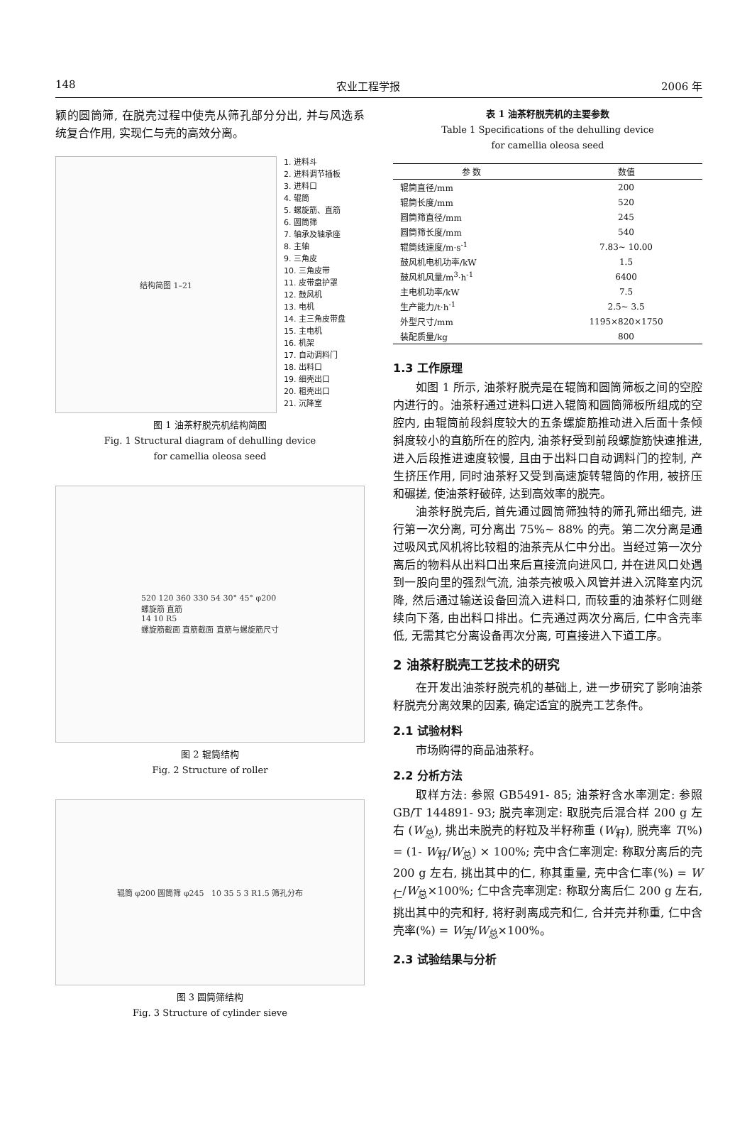148 农业工程学报 2006 年
颖的圆筒筛, 在脱壳过程中使壳从筛孔部分分出, 并与风选系统复合作用, 实现仁与壳的高效分离。
结构简图 1–21
1. 进料斗
2. 进料调节插板
3. 进料口
4. 辊筒
5. 螺旋筋、直筋
6. 圆筒筛
7. 轴承及轴承座
8. 主轴
9. 三角皮
10. 三角皮带
11. 皮带盘护罩
12. 鼓风机
13. 电机
14. 主三角皮带盘
15. 主电机
16. 机架
17. 自动调料门
18. 出料口
19. 细壳出口
20. 粗壳出口
21. 沉降室
图 1 油茶籽脱壳机结构简图
Fig. 1 Structural diagram of dehulling device
for camellia oleosa seed
520 120 360 330 54 30° 45° φ200
螺旋筋 直筋
14 10 R5
螺旋筋截面 直筋截面 直筋与螺旋筋尺寸
图 2 辊筒结构
Fig. 2 Structure of roller
辊筒 φ200 圆筒筛 φ245 10 35 5 3 R1.5 筛孔分布
图 3 圆筒筛结构
Fig. 3 Structure of cylinder sieve
表 1 油茶籽脱壳机的主要参数
Table 1 Specifications of the dehulling device
for camellia oleosa seed
| 参 数 | 数值 |
| --- | --- |
| 辊筒直径/mm | 200 |
| 辊筒长度/mm | 520 |
| 圆筒筛直径/mm | 245 |
| 圆筒筛长度/mm | 540 |
| 辊筒线速度/m·s<sup>-1</sup> | 7.83~ 10.00 |
| 鼓风机电机功率/kW | 1.5 |
| 鼓风机风量/m<sup>3</sup>·h<sup>-1</sup> | 6400 |
| 主电机功率/kW | 7.5 |
| 生产能力/t·h<sup>-1</sup> | 2.5~ 3.5 |
| 外型尺寸/mm | 1195×820×1750 |
| 装配质量/kg | 800 |
1.3 工作原理
如图 1 所示, 油茶籽脱壳是在辊筒和圆筒筛板之间的空腔内进行的。油茶籽通过进料口进入辊筒和圆筒筛板所组成的空腔内, 由辊筒前段斜度较大的五条螺旋筋推动进入后面十条倾斜度较小的直筋所在的腔内, 油茶籽受到前段螺旋筋快速推进, 进入后段推进速度较慢, 且由于出料口自动调料门的控制, 产生挤压作用, 同时油茶籽又受到高速旋转辊筒的作用, 被挤压和碾搓, 使油茶籽破碎, 达到高效率的脱壳。
油茶籽脱壳后, 首先通过圆筒筛独特的筛孔筛出细壳, 进行第一次分离, 可分离出 75%~ 88% 的壳。第二次分离是通过吸风式风机将比较粗的油茶壳从仁中分出。当经过第一次分离后的物料从出料口出来后直接流向进风口, 并在进风口处遇到一股向里的强烈气流, 油茶壳被吸入风管并进入沉降室内沉降, 然后通过输送设备回流入进料口, 而较重的油茶籽仁则继续向下落, 由出料口排出。仁壳通过两次分离后, 仁中含壳率低, 无需其它分离设备再次分离, 可直接进入下道工序。
2 油茶籽脱壳工艺技术的研究
在开发出油茶籽脱壳机的基础上, 进一步研究了影响油茶籽脱壳分离效果的因素, 确定适宜的脱壳工艺条件。
2.1 试验材料
市场购得的商品油茶籽。
2.2 分析方法
取样方法: 参照 GB5491- 85; 油茶籽含水率测定: 参照 GB/T 144891- 93; 脱壳率测定: 取脱壳后混合样 200 g 左右 (W<sub>总</sub>), 挑出未脱壳的籽粒及半籽称重 (W<sub>籽</sub>), 脱壳率 T(%) = (1- W<sub>籽</sub>/W<sub>总</sub>) × 100%; 壳中含仁率测定: 称取分离后的壳 200 g 左右, 挑出其中的仁, 称其重量, 壳中含仁率(%) = W<sub>仁</sub>/W<sub>总</sub>×100%; 仁中含壳率测定: 称取分离后仁 200 g 左右, 挑出其中的壳和籽, 将籽剥离成壳和仁, 合并壳并称重, 仁中含壳率(%) = W<sub>壳</sub>/W<sub>总</sub>×100%。
2.3 试验结果与分析